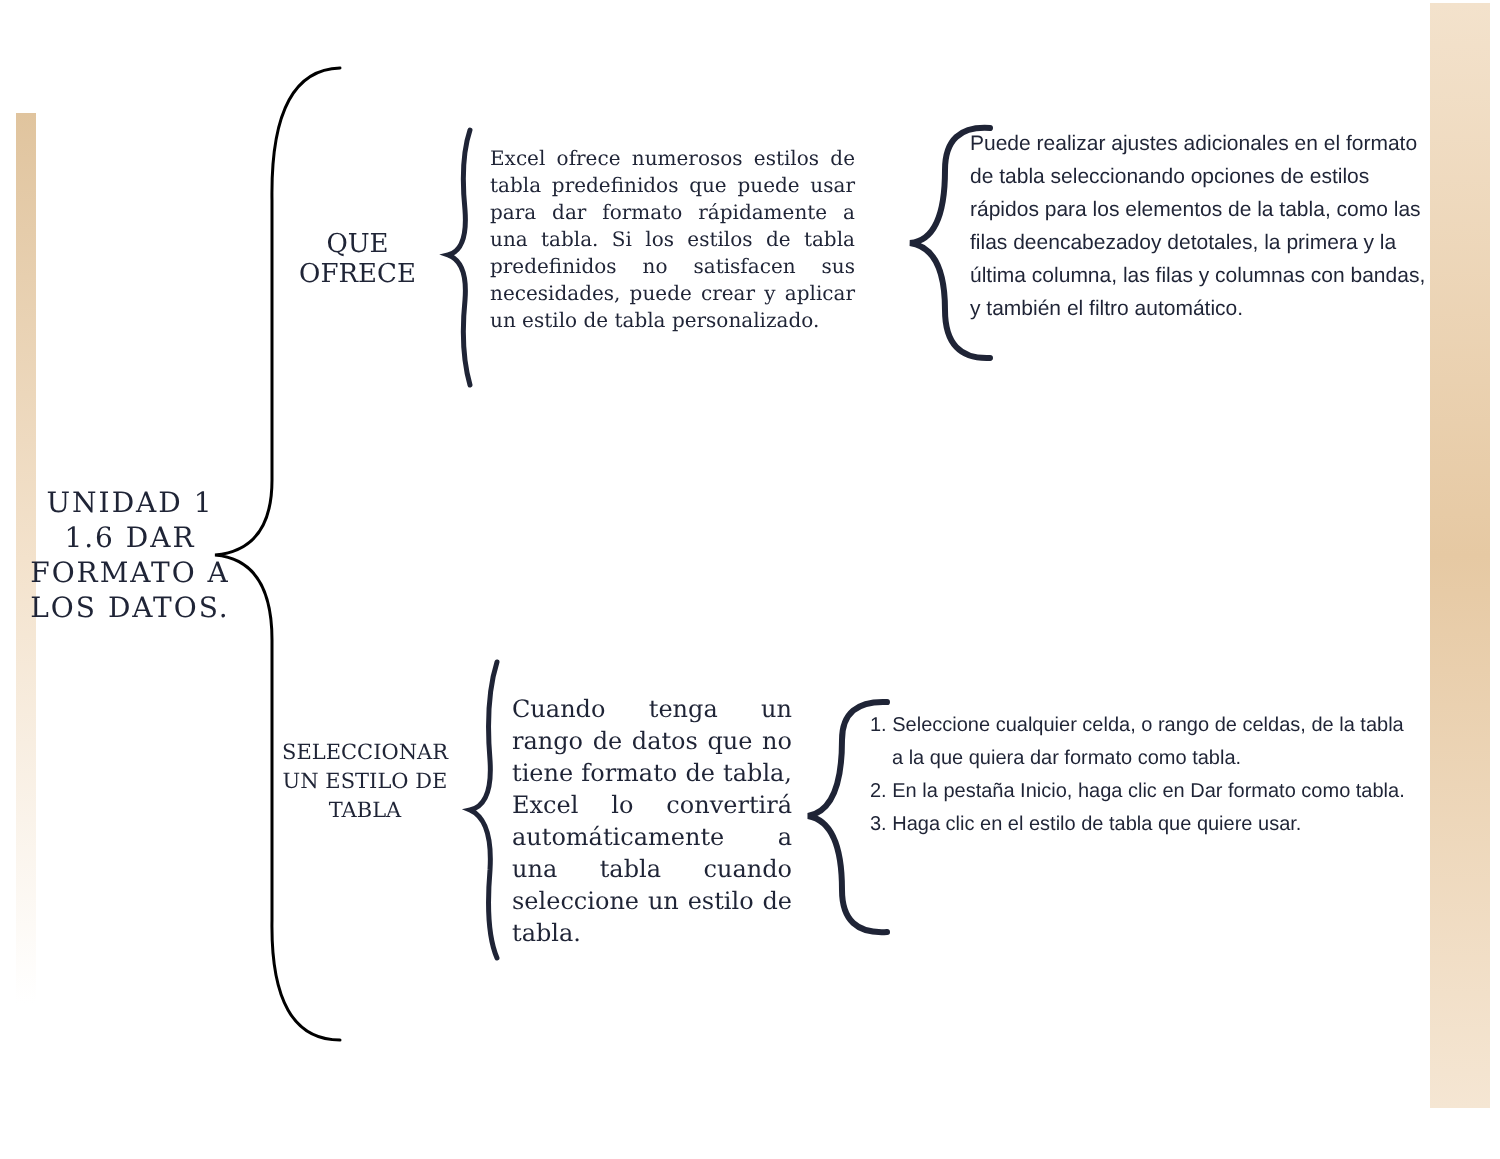UNIDAD 1
1.6 DAR FORMATO A LOS DATOS.
QUE OFRECE
Excel ofrece numerosos estilos de tabla predefinidos que puede usar para dar formato rápidamente a una tabla. Si los estilos de tabla predefinidos no satisfacen sus necesidades, puede crear y aplicar un estilo de tabla personalizado.
Puede realizar ajustes adicionales en el formato de tabla seleccionando opciones de estilos rápidos para los elementos de la tabla, como las filas deencabezadoy detotales, la primera y la última columna, las filas y columnas con bandas, y también el filtro automático.
SELECCIONAR UN ESTILO DE TABLA
Cuando tenga un rango de datos que no tiene formato de tabla, Excel lo convertirá automáticamente a una tabla cuando seleccione un estilo de tabla.
1. Seleccione cualquier celda, o rango de celdas, de la tabla a la que quiera dar formato como tabla.
2. En la pestaña Inicio, haga clic en Dar formato como tabla.
3. Haga clic en el estilo de tabla que quiere usar.